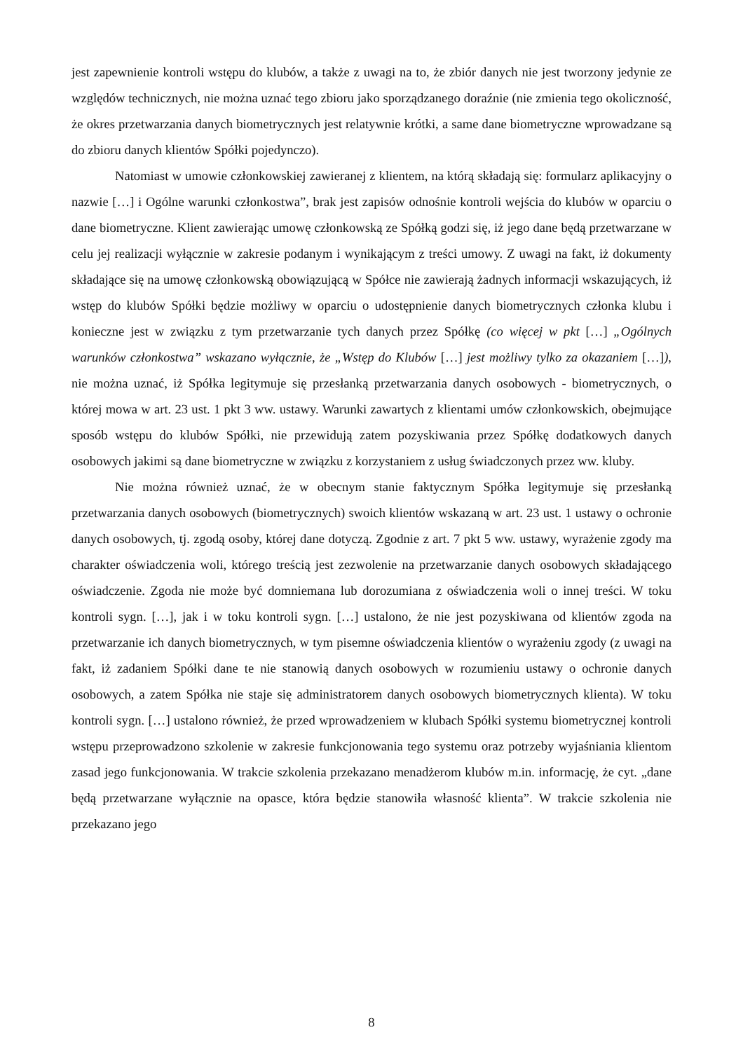jest zapewnienie kontroli wstępu do klubów, a także z uwagi na to, że zbiór danych nie jest tworzony jedynie ze względów technicznych, nie można uznać tego zbioru jako sporządzanego doraźnie (nie zmienia tego okoliczność, że okres przetwarzania danych biometrycznych jest relatywnie krótki, a same dane biometryczne wprowadzane są do zbioru danych klientów Spółki pojedynczo).
Natomiast w umowie członkowskiej zawieranej z klientem, na którą składają się: formularz aplikacyjny o nazwie […] i Ogólne warunki członkostwa”, brak jest zapisów odnośnie kontroli wejścia do klubów w oparciu o dane biometryczne. Klient zawierając umowę członkowską ze Spółką godzi się, iż jego dane będą przetwarzane w celu jej realizacji wyłącznie w zakresie podanym i wynikającym z treści umowy. Z uwagi na fakt, iż dokumenty składające się na umowę członkowską obowiązującą w Spółce nie zawierają żadnych informacji wskazujących, iż wstęp do klubów Spółki będzie możliwy w oparciu o udostępnienie danych biometrycznych członka klubu i konieczne jest w związku z tym przetwarzanie tych danych przez Spółkę (co więcej w pkt […] „Ogólnych warunków członkostwa” wskazano wyłącznie, że „Wstęp do Klubów […] jest możliwy tylko za okazaniem […]), nie można uznać, iż Spółka legitymuje się przesłanką przetwarzania danych osobowych - biometrycznych, o której mowa w art. 23 ust. 1 pkt 3 ww. ustawy. Warunki zawartych z klientami umów członkowskich, obejmujące sposób wstępu do klubów Spółki, nie przewidują zatem pozyskiwania przez Spółkę dodatkowych danych osobowych jakimi są dane biometryczne w związku z korzystaniem z usług świadczonych przez ww. kluby.
Nie można również uznać, że w obecnym stanie faktycznym Spółka legitymuje się przesłanką przetwarzania danych osobowych (biometrycznych) swoich klientów wskazaną w art. 23 ust. 1 ustawy o ochronie danych osobowych, tj. zgodą osoby, której dane dotyczą. Zgodnie z art. 7 pkt 5 ww. ustawy, wyrażenie zgody ma charakter oświadczenia woli, którego treścią jest zezwolenie na przetwarzanie danych osobowych składającego oświadczenie. Zgoda nie może być domniemana lub dorozumiana z oświadczenia woli o innej treści. W toku kontroli sygn. […], jak i w toku kontroli sygn. […] ustalono, że nie jest pozyskiwana od klientów zgoda na przetwarzanie ich danych biometrycznych, w tym pisemne oświadczenia klientów o wyrażeniu zgody (z uwagi na fakt, iż zadaniem Spółki dane te nie stanowią danych osobowych w rozumieniu ustawy o ochronie danych osobowych, a zatem Spółka nie staje się administratorem danych osobowych biometrycznych klienta). W toku kontroli sygn. […] ustalono również, że przed wprowadzeniem w klubach Spółki systemu biometrycznej kontroli wstępu przeprowadzono szkolenie w zakresie funkcjonowania tego systemu oraz potrzeby wyjaśniania klientom zasad jego funkcjonowania. W trakcie szkolenia przekazano menadżerom klubów m.in. informację, że cyt. „dane będą przetwarzane wyłącznie na opasce, która będzie stanowiła własność klienta”. W trakcie szkolenia nie przekazano jego
8